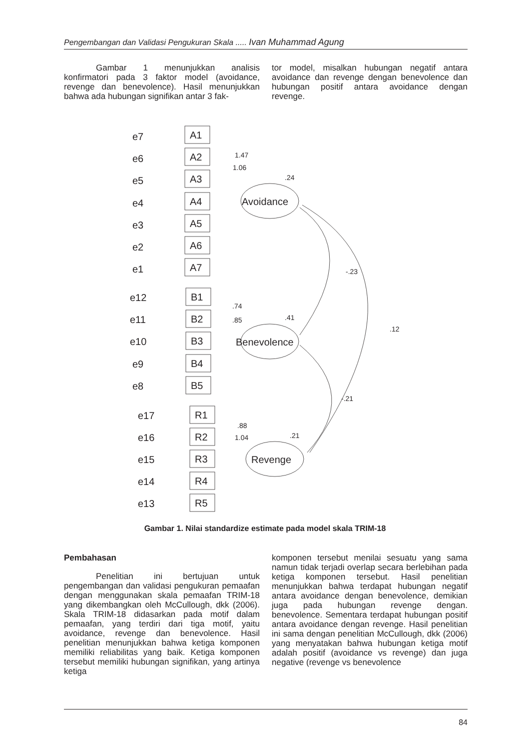Pengembangan dan Validasi Pengukuran Skala ..... Ivan Muhammad Agung
Gambar 1 menunjukkan analisis konfirmatori pada 3 faktor model (avoidance, revenge dan benevolence). Hasil menunjukkan bahwa ada hubungan signifikan antar 3 fak-
tor model, misalkan hubungan negatif antara avoidance dan revenge dengan benevolence dan hubungan positif antara avoidance dengan revenge.
e7
e6
e5
e4
e3
e2
e1
e12
e11
e10
e9
e8
e17
e16
e15
e14
e13
A1
A2
A3
A4
A5
A6
A7
B1
B2
B3
B4
B5
R1
R2
R3
R4
R5
Avoidance
Benevolence
Revenge
1.47
1.06
.24
-.23
.41
.12
-.21
.21
.74
.85
.88
1.04
Gambar 1. Nilai standardize estimate pada model skala TRIM-18
Pembahasan
Penelitian ini bertujuan untuk pengembangan dan validasi pengukuran pemaafan dengan menggunakan skala pemaafan TRIM-18 yang dikembangkan oleh McCullough, dkk (2006). Skala TRIM-18 didasarkan pada motif dalam pemaafan, yang terdiri dari tiga motif, yaitu avoidance, revenge dan benevolence. Hasil penelitian menunjukkan bahwa ketiga komponen memiliki reliabilitas yang baik. Ketiga komponen tersebut memiliki hubungan signifikan, yang artinya ketiga
komponen tersebut menilai sesuatu yang sama namun tidak terjadi overlap secara berlebihan pada ketiga komponen tersebut. Hasil penelitian menunjukkan bahwa terdapat hubungan negatif antara avoidance dengan benevolence, demikian juga pada hubungan revenge dengan. benevolence. Sementara terdapat hubungan positif antara avoidance dengan revenge. Hasil penelitian ini sama dengan penelitian McCullough, dkk (2006) yang menyatakan bahwa hubungan ketiga motif adalah positif (avoidance vs revenge) dan juga negative (revenge vs benevolence
84